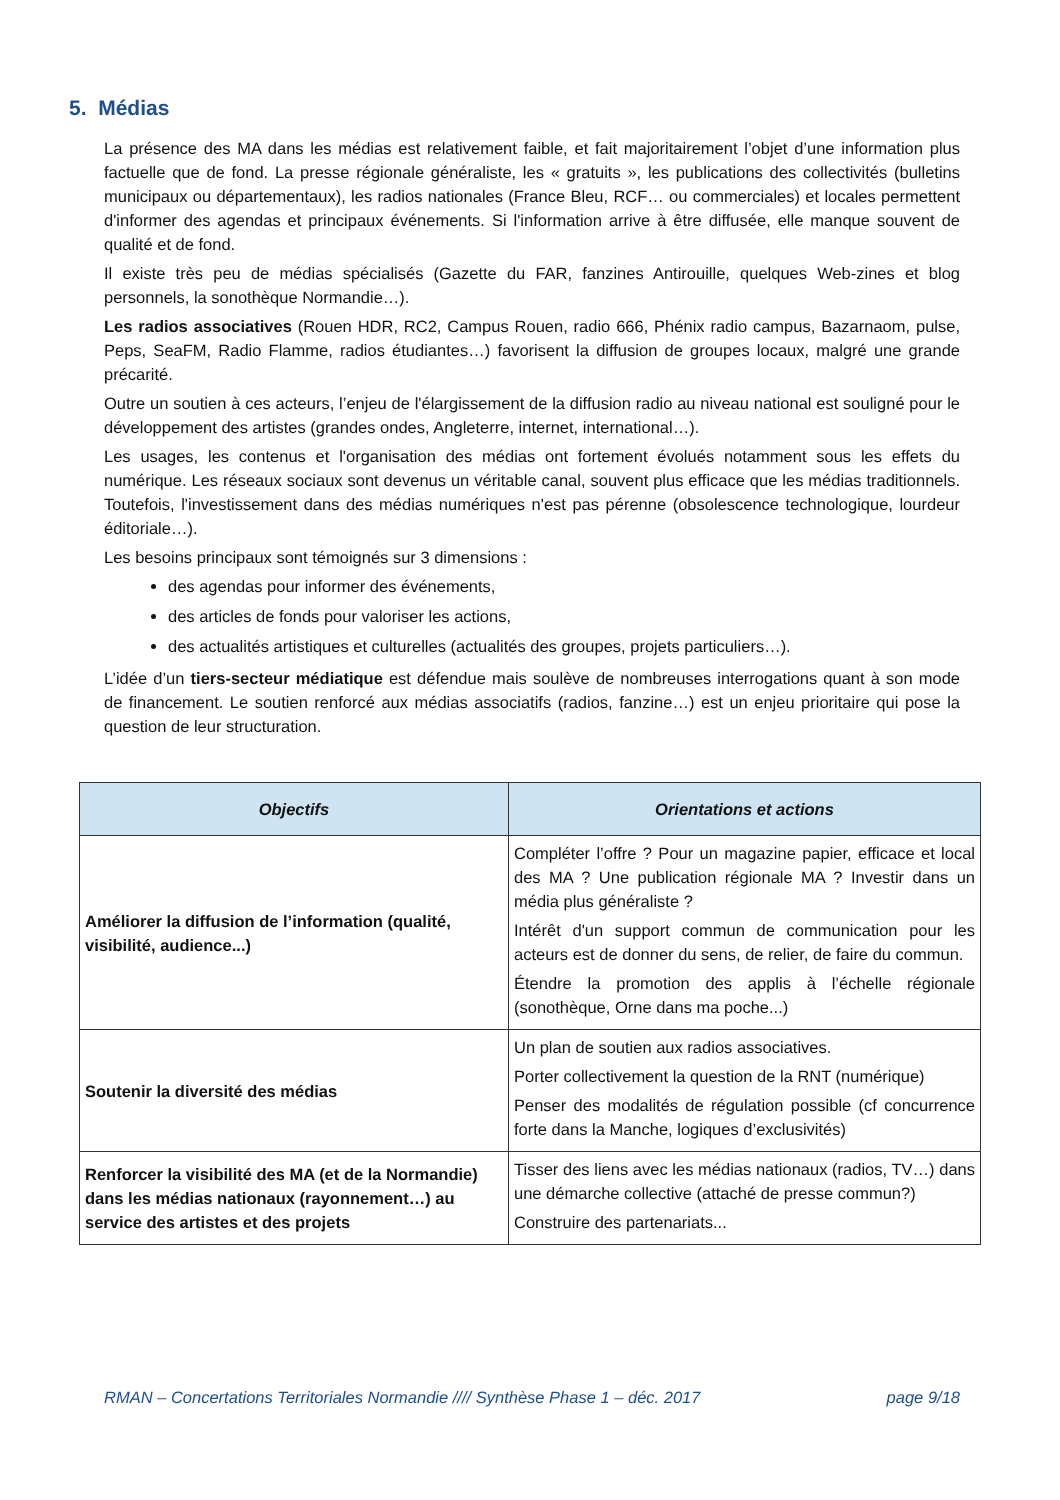5. Médias
La présence des MA dans les médias est relativement faible, et fait majoritairement l’objet d’une information plus factuelle que de fond. La presse régionale généraliste, les « gratuits », les publications des collectivités (bulletins municipaux ou départementaux), les radios nationales (France Bleu, RCF… ou commerciales) et locales permettent d'informer des agendas et principaux événements. Si l'information arrive à être diffusée, elle manque souvent de qualité et de fond.
Il existe très peu de médias spécialisés (Gazette du FAR, fanzines Antirouille, quelques Web-zines et blog personnels, la sonothèque Normandie…).
Les radios associatives (Rouen HDR, RC2, Campus Rouen, radio 666, Phénix radio campus, Bazarnaom, pulse, Peps, SeaFM, Radio Flamme, radios étudiantes…) favorisent la diffusion de groupes locaux, malgré une grande précarité.
Outre un soutien à ces acteurs, l’enjeu de l'élargissement de la diffusion radio au niveau national est souligné pour le développement des artistes (grandes ondes, Angleterre, internet, international…).
Les usages, les contenus et l'organisation des médias ont fortement évolués notamment sous les effets du numérique. Les réseaux sociaux sont devenus un véritable canal, souvent plus efficace que les médias traditionnels. Toutefois, l'investissement dans des médias numériques n'est pas pérenne (obsolescence technologique, lourdeur éditoriale…).
Les besoins principaux sont témoignés sur 3 dimensions :
des agendas pour informer des événements,
des articles de fonds pour valoriser les actions,
des actualités artistiques et culturelles (actualités des groupes, projets particuliers…).
L’idée d’un tiers-secteur médiatique est défendue mais soulève de nombreuses interrogations quant à son mode de financement. Le soutien renforcé aux médias associatifs (radios, fanzine…) est un enjeu prioritaire qui pose la question de leur structuration.
| Objectifs | Orientations et actions |
| --- | --- |
| Améliorer la diffusion de l’information (qualité, visibilité, audience...) | Compléter l’offre ? Pour un magazine papier, efficace et local des MA ? Une publication régionale MA ? Investir dans un média plus généraliste ? Intérêt d'un support commun de communication pour les acteurs est de donner du sens, de relier, de faire du commun. Étendre la promotion des applis à l’échelle régionale (sonothèque, Orne dans ma poche...) |
| Soutenir la diversité des médias | Un plan de soutien aux radios associatives. Porter collectivement la question de la RNT (numérique) Penser des modalités de régulation possible (cf concurrence forte dans la Manche, logiques d’exclusivités) |
| Renforcer la visibilité des MA (et de la Normandie) dans les médias nationaux (rayonnement…) au service des artistes et des projets | Tisser des liens avec les médias nationaux (radios, TV…) dans une démarche collective (attaché de presse commun?) Construire des partenariats... |
RMAN – Concertations Territoriales Normandie //// Synthèse Phase 1 – déc. 2017 page 9/18